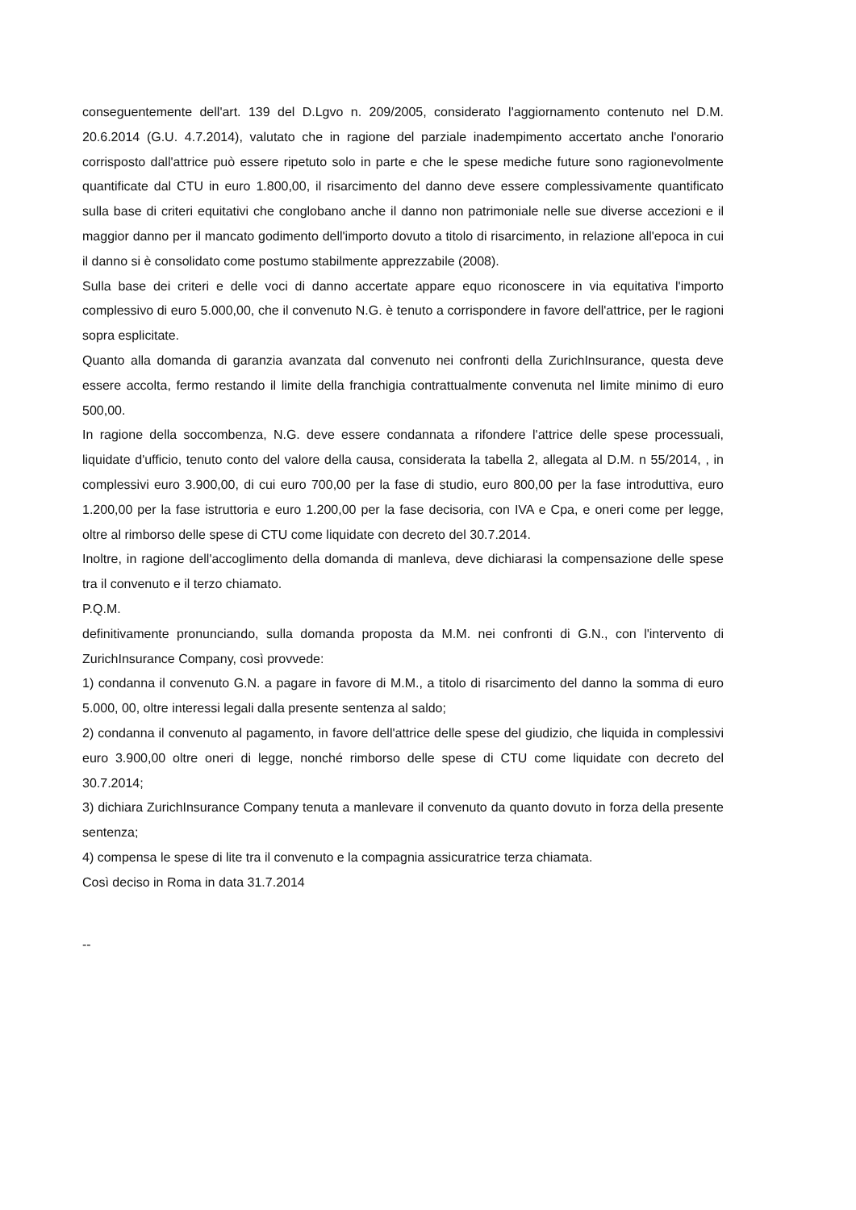conseguentemente dell'art. 139 del D.Lgvo n. 209/2005, considerato l'aggiornamento contenuto nel D.M. 20.6.2014 (G.U. 4.7.2014), valutato che in ragione del parziale inadempimento accertato anche l'onorario corrisposto dall'attrice può essere ripetuto solo in parte e che le spese mediche future sono ragionevolmente quantificate dal CTU in euro 1.800,00, il risarcimento del danno deve essere complessivamente quantificato sulla base di criteri equitativi che conglobano anche il danno non patrimoniale nelle sue diverse accezioni e il maggior danno per il mancato godimento dell'importo dovuto a titolo di risarcimento, in relazione all'epoca in cui il danno si è consolidato come postumo stabilmente apprezzabile (2008).
Sulla base dei criteri e delle voci di danno accertate appare equo riconoscere in via equitativa l'importo complessivo di euro 5.000,00, che il convenuto N.G. è tenuto a corrispondere in favore dell'attrice, per le ragioni sopra esplicitate.
Quanto alla domanda di garanzia avanzata dal convenuto nei confronti della ZurichInsurance, questa deve essere accolta, fermo restando il limite della franchigia contrattualmente convenuta nel limite minimo di euro 500,00.
In ragione della soccombenza, N.G. deve essere condannata a rifondere l'attrice delle spese processuali, liquidate d'ufficio, tenuto conto del valore della causa, considerata la tabella 2, allegata al D.M. n 55/2014, , in complessivi euro 3.900,00, di cui euro 700,00 per la fase di studio, euro 800,00 per la fase introduttiva, euro 1.200,00 per la fase istruttoria e euro 1.200,00 per la fase decisoria, con IVA e Cpa, e oneri come per legge, oltre al rimborso delle spese di CTU come liquidate con decreto del 30.7.2014.
Inoltre, in ragione dell'accoglimento della domanda di manleva, deve dichiarasi la compensazione delle spese tra il convenuto e il terzo chiamato.
P.Q.M.
definitivamente pronunciando, sulla domanda proposta da M.M. nei confronti di G.N., con l'intervento di ZurichInsurance Company, così provvede:
1) condanna il convenuto G.N. a pagare in favore di M.M., a titolo di risarcimento del danno la somma di euro 5.000, 00, oltre interessi legali dalla presente sentenza al saldo;
2) condanna il convenuto al pagamento, in favore dell'attrice delle spese del giudizio, che liquida in complessivi euro 3.900,00 oltre oneri di legge, nonché rimborso delle spese di CTU come liquidate con decreto del 30.7.2014;
3) dichiara ZurichInsurance Company tenuta a manlevare il convenuto da quanto dovuto in forza della presente sentenza;
4) compensa le spese di lite tra il convenuto e la compagnia assicuratrice terza chiamata.
Così deciso in Roma in data 31.7.2014
--